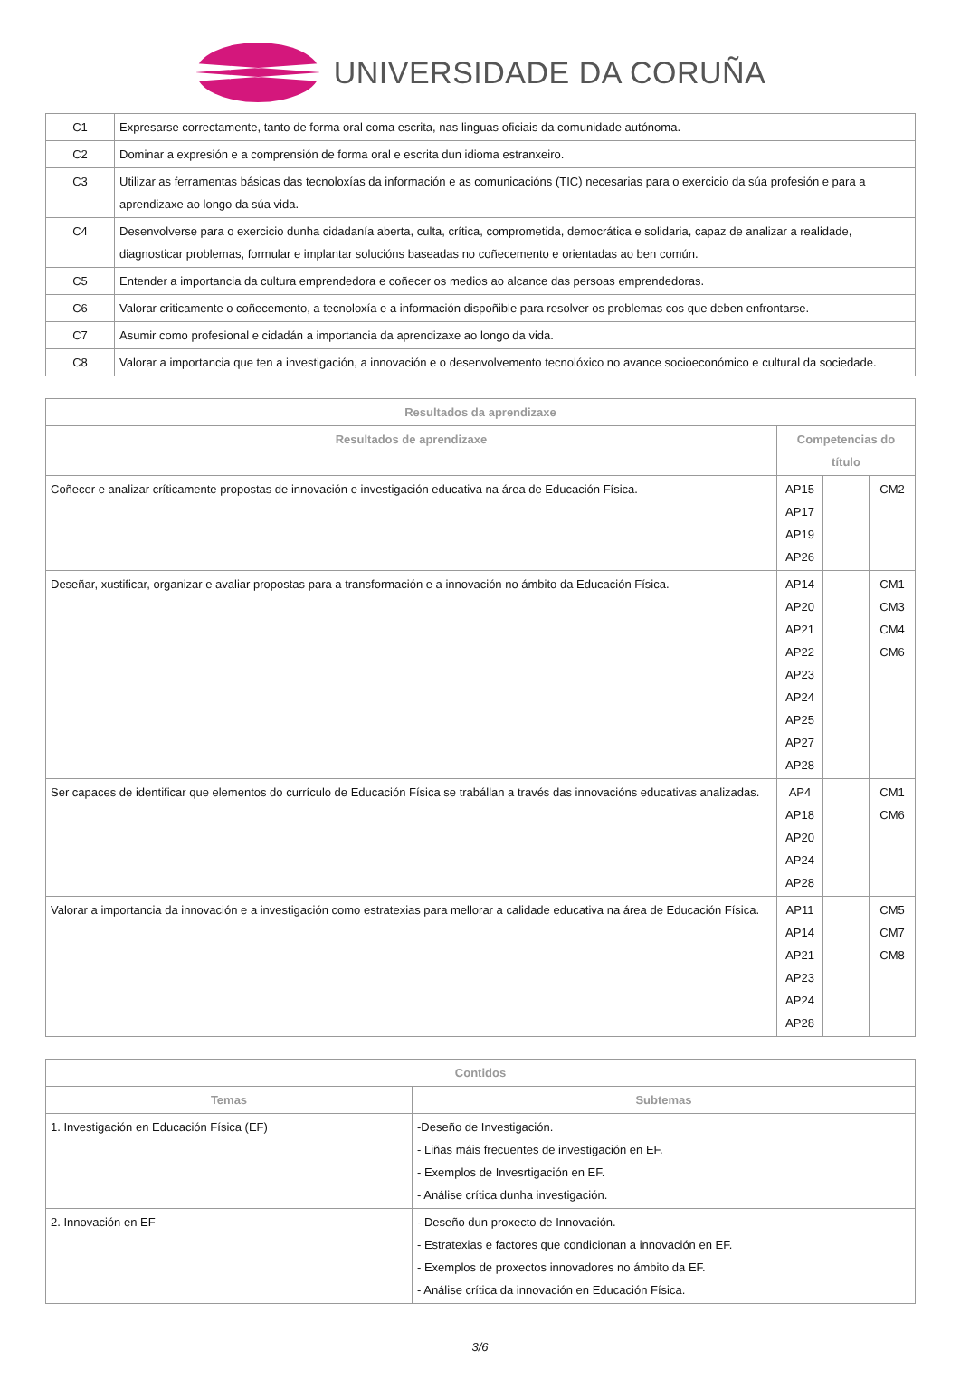UNIVERSIDADE DA CORUÑA
| C1 | Expresarse correctamente, tanto de forma oral coma escrita, nas linguas oficiais da comunidade autónoma. |
| C2 | Dominar a expresión e a comprensión de forma oral e escrita dun idioma estranxeiro. |
| C3 | Utilizar as ferramentas básicas das tecnoloxías da información e as comunicacións (TIC) necesarias para o exercicio da súa profesión e para a aprendizaxe ao longo da súa vida. |
| C4 | Desenvolverse para o exercicio dunha cidadanía aberta, culta, crítica, comprometida, democrática e solidaria, capaz de analizar a realidade, diagnosticar problemas, formular e implantar solucións baseadas no coñecemento e orientadas ao ben común. |
| C5 | Entender a importancia da cultura emprendedora e coñecer os medios ao alcance das persoas emprendedoras. |
| C6 | Valorar criticamente o coñecemento, a tecnoloxía e a información dispoñible para resolver os problemas cos que deben enfrontarse. |
| C7 | Asumir como profesional e cidadán a importancia da aprendizaxe ao longo da vida. |
| C8 | Valorar a importancia que ten a investigación, a innovación e o desenvolvemento tecnolóxico no avance socioeconómico e cultural da sociedade. |
| Resultados da aprendizaxe | | | |
| --- | --- | --- | --- |
| Resultados de aprendizaxe | Competencias do título | | |
| Coñecer e analizar críticamente propostas de innovación e investigación educativa na área de Educación Física. | AP15 AP17 AP19 AP26 | | CM2 |
| Deseñar, xustificar, organizar e avaliar propostas para a transformación e a innovación no ámbito da Educación Física. | AP14 AP20 AP21 AP22 AP23 AP24 AP25 AP27 AP28 | | CM1 CM3 CM4 CM6 |
| Ser capaces de identificar que elementos do currículo de Educación Física se trabállan a través das innovacións educativas analizadas. | AP4 AP18 AP20 AP24 AP28 | | CM1 CM6 |
| Valorar a importancia da innovación e a investigación como estratexias para mellorar a calidade educativa na área de Educación Física. | AP11 AP14 AP21 AP23 AP24 AP28 | | CM5 CM7 CM8 |
| Contidos | |
| --- | --- |
| Temas | Subtemas |
| 1. Investigación en Educación Física (EF) | -Deseño de Investigación. - Liñas máis frecuentes de investigación en EF. - Exemplos de Invesrtigación en EF. - Análise crítica dunha investigación. |
| 2. Innovación en EF | - Deseño dun proxecto de Innovación. - Estratexias e factores que condicionan a innovación en EF. - Exemplos de proxectos innovadores no ámbito da EF. - Análise crítica da innovación en Educación Física. |
3/6